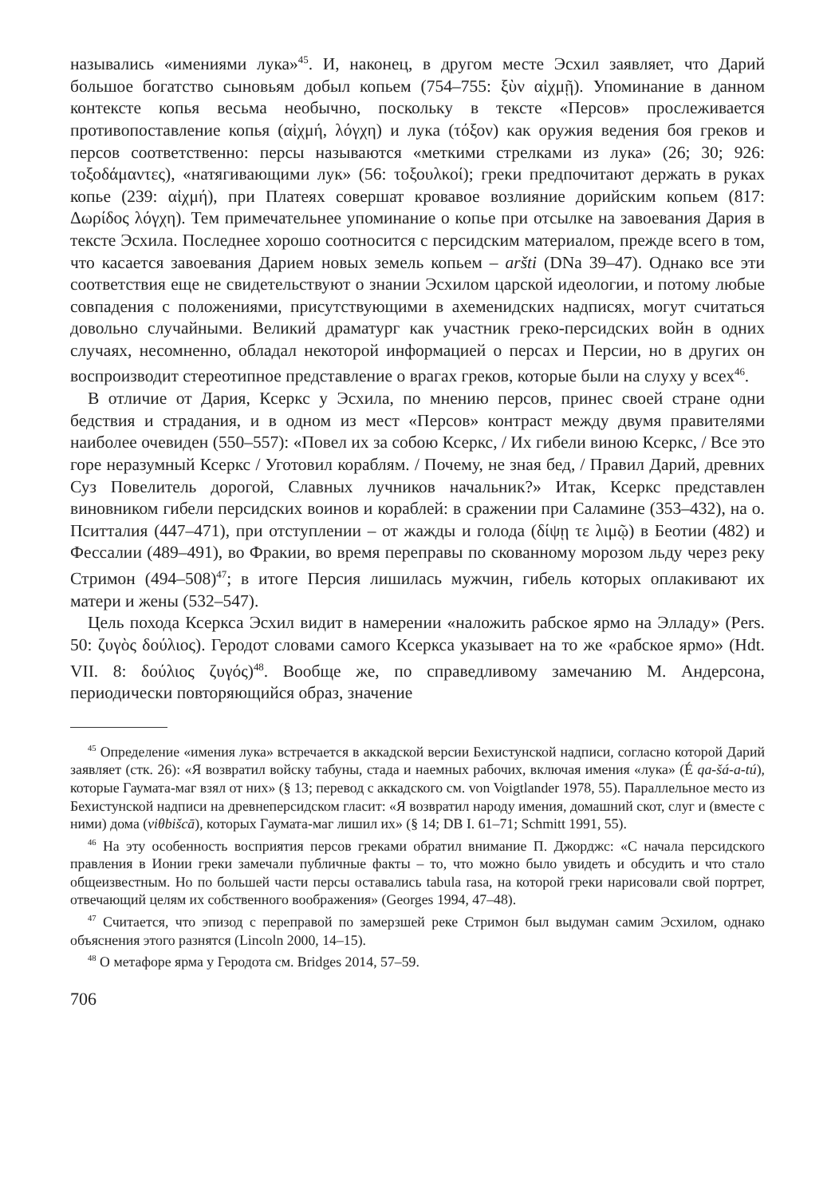назывались «имениями лука»<sup>45</sup>. И, наконец, в другом месте Эсхил заявляет, что Дарий большое богатство сыновьям добыл копьем (754–755: ξὺν αἰχμῇ). Упоминание в данном контексте копья весьма необычно, поскольку в тексте «Персов» прослеживается противопоставление копья (αἰχμή, λόγχη) и лука (τόξον) как оружия ведения боя греков и персов соответственно: персы называются «меткими стрелками из лука» (26; 30; 926: τοξοδάμαντες), «натягивающими лук» (56: τοξουλκοί); греки предпочитают держать в руках копье (239: αἰχμή), при Платеях совершат кровавое возлияние дорийским копьем (817: Δωρίδος λόγχη). Тем примечательнее упоминание о копье при отсылке на завоевания Дария в тексте Эсхила. Последнее хорошо соотносится с персидским материалом, прежде всего в том, что касается завоевания Дарием новых земель копьем – aršti (DNa 39–47). Однако все эти соответствия еще не свидетельствуют о знании Эсхилом царской идеологии, и потому любые совпадения с положениями, присутствующими в ахеменидских надписях, могут считаться довольно случайными. Великий драматург как участник греко-персидских войн в одних случаях, несомненно, обладал некоторой информацией о персах и Персии, но в других он воспроизводит стереотипное представление о врагах греков, которые были на слуху у всех<sup>46</sup>.
В отличие от Дария, Ксеркс у Эсхила, по мнению персов, принес своей стране одни бедствия и страдания, и в одном из мест «Персов» контраст между двумя правителями наиболее очевиден (550–557): «Повел их за собою Ксеркс, / Их гибели виною Ксеркс, / Все это горе неразумный Ксеркс / Уготовил кораблям. / Почему, не зная бед, / Правил Дарий, древних Суз Повелитель дорогой, Славных лучников начальник?» Итак, Ксеркс представлен виновником гибели персидских воинов и кораблей: в сражении при Саламине (353–432), на о. Пситталия (447–471), при отступлении – от жажды и голода (δίψῃ τε λιμῷ) в Беотии (482) и Фессалии (489–491), во Фракии, во время переправы по скованному морозом льду через реку Стримон (494–508)<sup>47</sup>; в итоге Персия лишилась мужчин, гибель которых оплакивают их матери и жены (532–547).
Цель похода Ксеркса Эсхил видит в намерении «наложить рабское ярмо на Элладу» (Pers. 50: ζυγὸς δούλιος). Геродот словами самого Ксеркса указывает на то же «рабское ярмо» (Hdt. VII. 8: δούλιος ζυγός)<sup>48</sup>. Вообще же, по справедливому замечанию М. Андерсона, периодически повторяющийся образ, значение
<sup>45</sup> Определение «имения лука» встречается в аккадской версии Бехистунской надписи, согласно которой Дарий заявляет (стк. 26): «Я возвратил войску табуны, стада и наемных рабочих, включая имения «лука» (É qa-šá-a-tú), которые Гаумата-маг взял от них» (§ 13; перевод с аккадского см. von Voigtlander 1978, 55). Параллельное место из Бехистунской надписи на древнеперсидском гласит: «Я возвратил народу имения, домашний скот, слуг и (вместе с ними) дома (viθbišcā), которых Гаумата-маг лишил их» (§ 14; DB I. 61–71; Schmitt 1991, 55).
<sup>46</sup> На эту особенность восприятия персов греками обратил внимание П. Джорджс: «С начала персидского правления в Ионии греки замечали публичные факты – то, что можно было увидеть и обсудить и что стало общеизвестным. Но по большей части персы оставались tabula rasa, на которой греки нарисовали свой портрет, отвечающий целям их собственного воображения» (Georges 1994, 47–48).
<sup>47</sup> Считается, что эпизод с переправой по замерзшей реке Стримон был выдуман самим Эсхилом, однако объяснения этого разнятся (Lincoln 2000, 14–15).
<sup>48</sup> О метафоре ярма у Геродота см. Bridges 2014, 57–59.
706